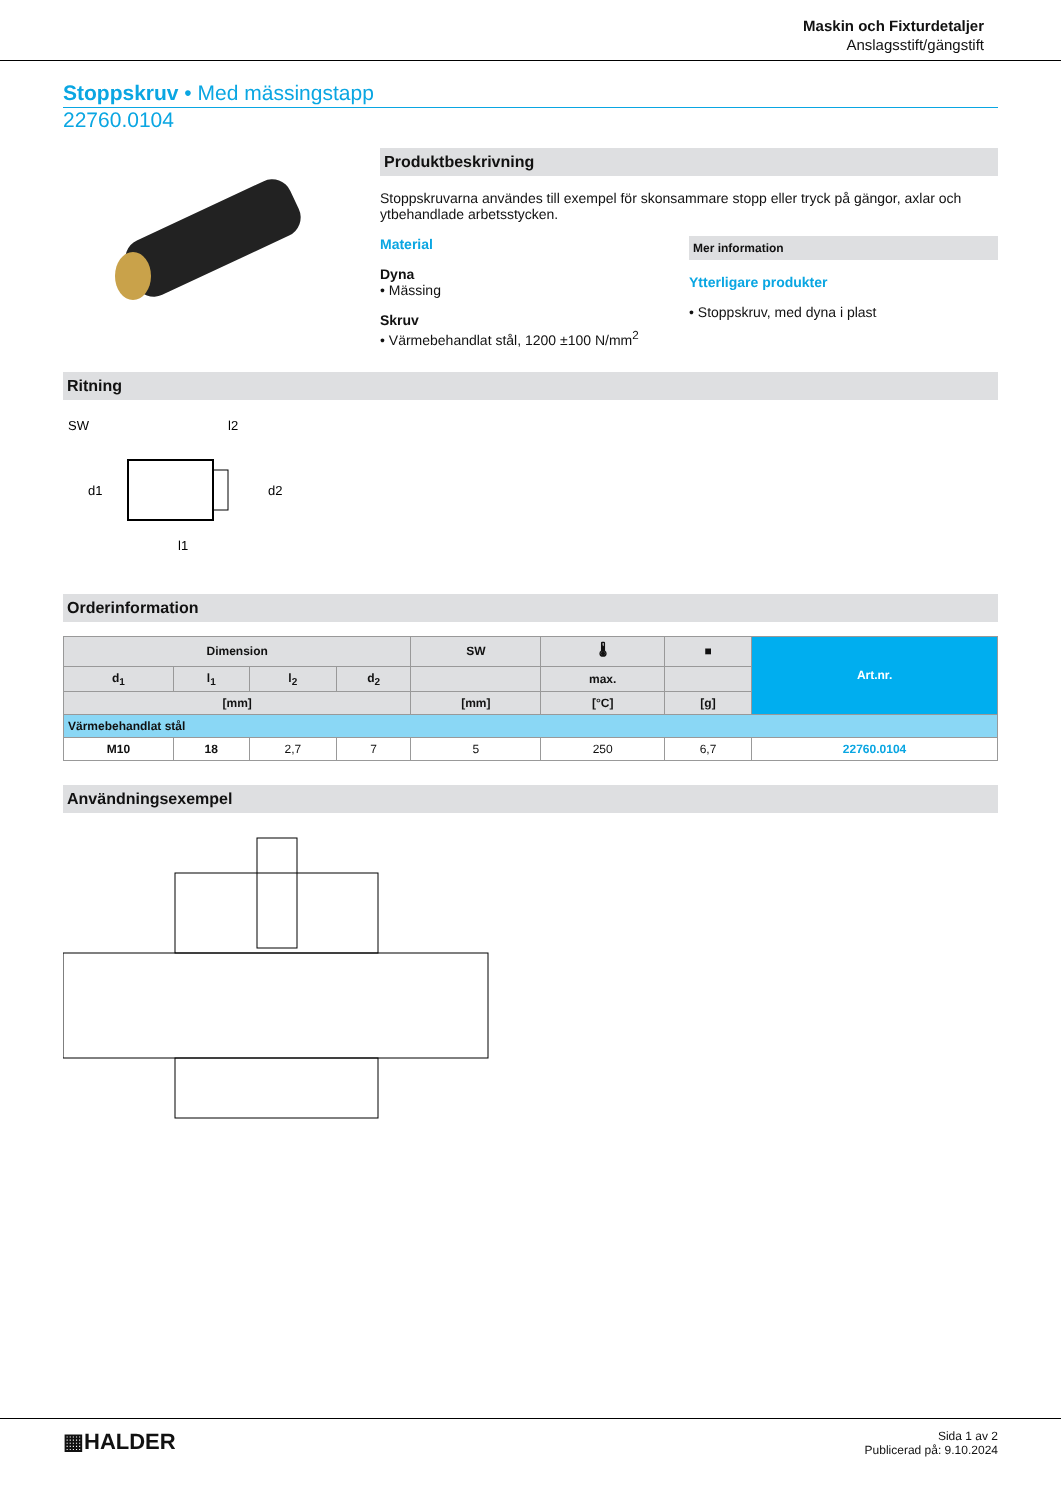Maskin och Fixturdetaljer
Anslagsstift/gängstift
Stoppskruv • Med mässingstapp
22760.0104
Produktbeskrivning
Stoppskruvarna användes till exempel för skonsammare stopp eller tryck på gängor, axlar och ytbehandlade arbetsstycken.
Material
Dyna
• Mässing
Skruv
• Värmebehandlat stål, 1200 ±100 N/mm<sup>2</sup>
Mer information
Ytterligare produkter
• Stoppskruv, med dyna i plast
Ritning
SW
l2
d1
d2
l1
Orderinformation
| Dimension | | | | SW | 🌡 | ■ | Art.nr. |
| --- | --- | --- | --- | --- | --- | --- | --- |
| d<sub>1</sub> | l<sub>1</sub> | l<sub>2</sub> | d<sub>2</sub> | | max. | | |
| [mm] | | | | [mm] | [°C] | [g] | |
| Värmebehandlat stål | | | | | | | |
| M10 | 18 | 2,7 | 7 | 5 | 250 | 6,7 | 22760.0104 |
Användningsexempel
▦HALDER
Sida 1 av 2
Publicerad på: 9.10.2024